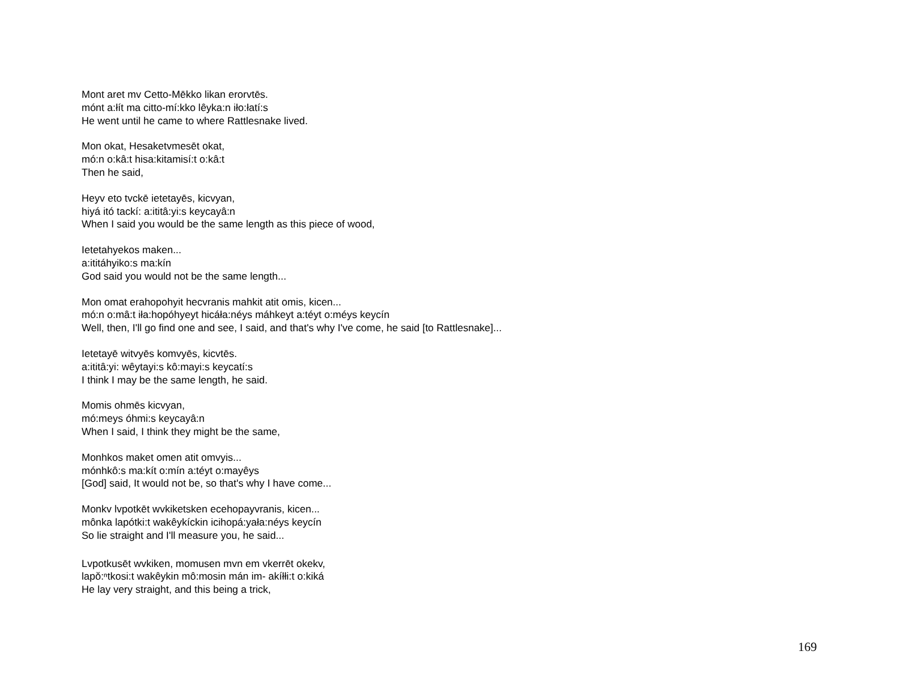Mont aret mv Cetto-Mēkko likan erorvtēs.
mónt a:łít ma citto-mí:kko lêyka:n iło:łatí:s
He went until he came to where Rattlesnake lived.
Mon okat, Hesaketvmesēt okat,
mó:n o:kâ:t hisa:kitamisí:t o:kâ:t
Then he said,
Heyv eto tvckē ietetayēs, kicvyan,
hiyá itó tackí: a:ititâ:yi:s keycayâ:n
When I said you would be the same length as this piece of wood,
Ietetahyekos maken...
a:ititáhyiko:s ma:kín
God said you would not be the same length...
Mon omat erahopohyit hecvranis mahkit atit omis, kicen...
mó:n o:mâ:t iła:hopóhyeyt hicáła:néys máhkeyt a:téyt o:méys keycín
Well, then, I'll go find one and see, I said, and that's why I've come, he said [to Rattlesnake]...
Ietetayē witvyēs komvyēs, kicvtēs.
a:ititâ:yi: wêytayi:s kô:mayi:s keycatí:s
I think I may be the same length, he said.
Momis ohmēs kicvyan,
mó:meys óhmi:s keycayâ:n
When I said, I think they might be the same,
Monhkos maket omen atit omvyis...
mónhkô:s ma:kít o:mín a:téyt o:mayêys
[God] said, It would not be, so that's why I have come...
Monkv lvpotkēt wvkiketsken ecehopayvranis, kicen...
mônka lapótki:t wakêykíckin icihopá:yała:néys keycín
So lie straight and I'll measure you, he said...
Lvpotkusēt wvkiken, momusen mvn em vkerrēt okekv,
lapŏ:ⁿtkosi:t wakêykin mô:mosin mán im- akíłłi:t o:kiká
He lay very straight, and this being a trick,
169